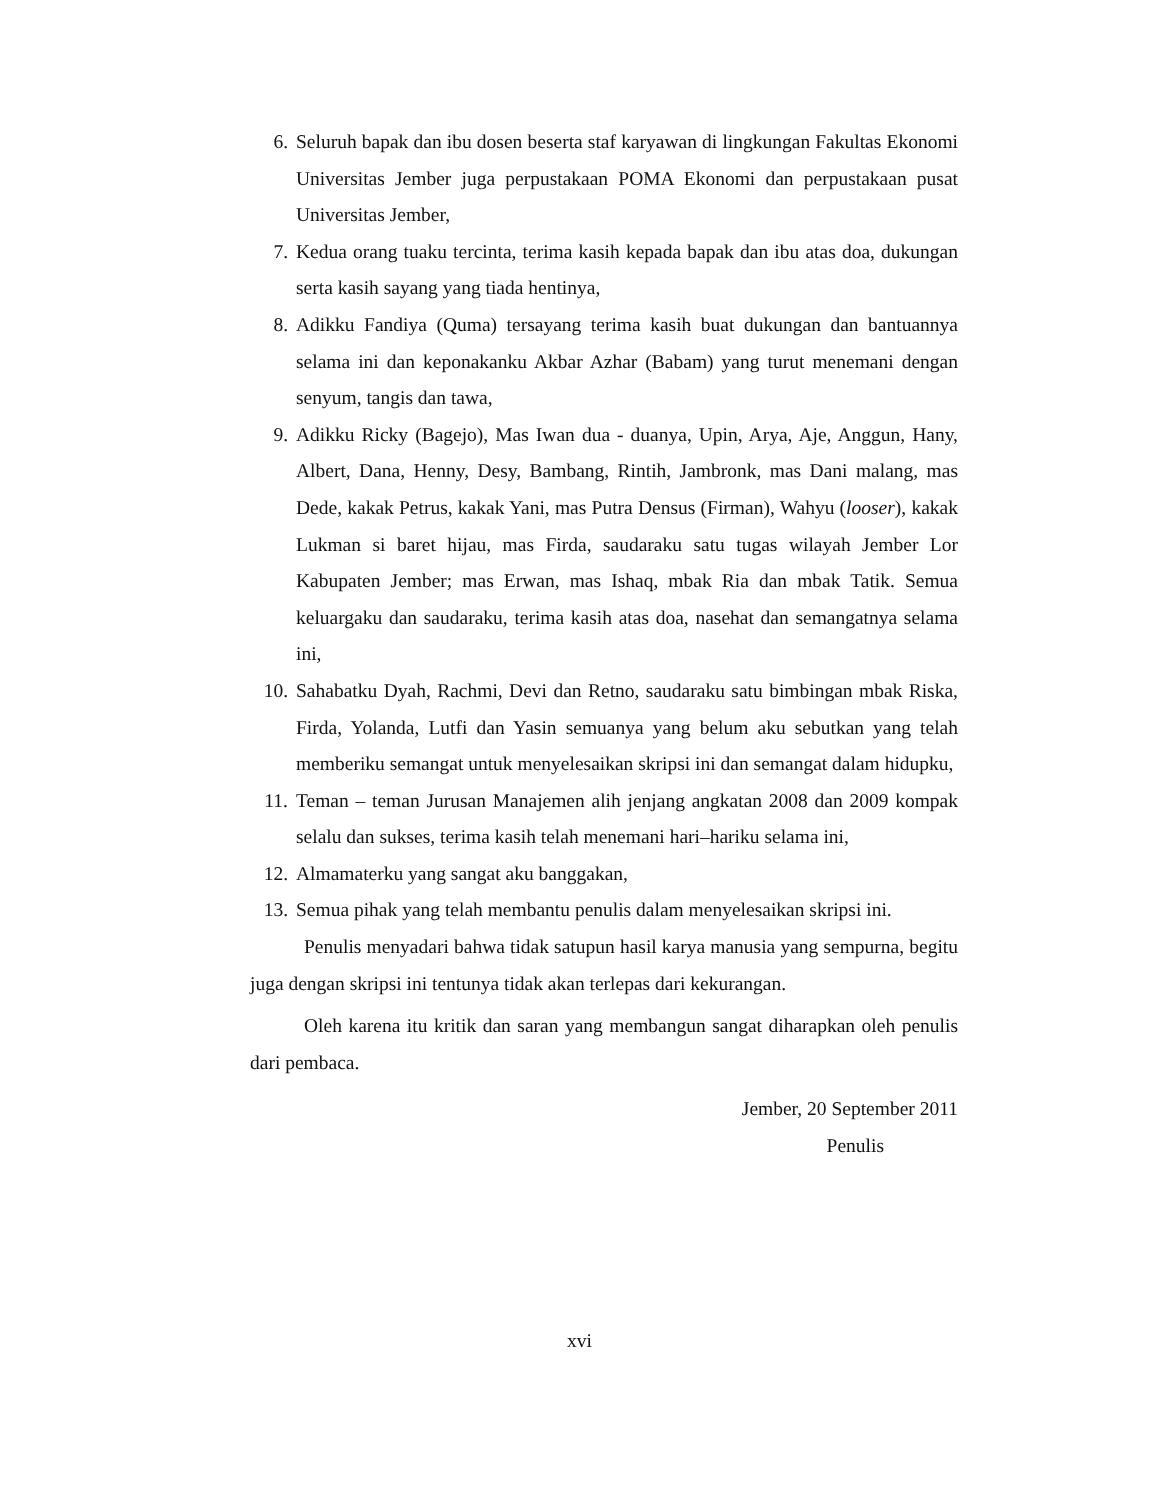6. Seluruh bapak dan ibu dosen beserta staf karyawan di lingkungan Fakultas Ekonomi Universitas Jember juga perpustakaan POMA Ekonomi dan perpustakaan pusat Universitas Jember,
7. Kedua orang tuaku tercinta, terima kasih kepada bapak dan ibu atas doa, dukungan serta kasih sayang yang tiada hentinya,
8. Adikku Fandiya (Quma) tersayang terima kasih buat dukungan dan bantuannya selama ini dan keponakanku Akbar Azhar (Babam) yang turut menemani dengan senyum, tangis dan tawa,
9. Adikku Ricky (Bagejo), Mas Iwan dua - duanya, Upin, Arya, Aje, Anggun, Hany, Albert, Dana, Henny, Desy, Bambang, Rintih, Jambronk, mas Dani malang, mas Dede, kakak Petrus, kakak Yani, mas Putra Densus (Firman), Wahyu (looser), kakak Lukman si baret hijau, mas Firda, saudaraku satu tugas wilayah Jember Lor Kabupaten Jember; mas Erwan, mas Ishaq, mbak Ria dan mbak Tatik. Semua keluargaku dan saudaraku, terima kasih atas doa, nasehat dan semangatnya selama ini,
10. Sahabatku Dyah, Rachmi, Devi dan Retno, saudaraku satu bimbingan mbak Riska, Firda, Yolanda, Lutfi dan Yasin semuanya yang belum aku sebutkan yang telah memberiku semangat untuk menyelesaikan skripsi ini dan semangat dalam hidupku,
11. Teman – teman Jurusan Manajemen alih jenjang angkatan 2008 dan 2009 kompak selalu dan sukses, terima kasih telah menemani hari–hariku selama ini,
12. Almamaterku yang sangat aku banggakan,
13. Semua pihak yang telah membantu penulis dalam menyelesaikan skripsi ini.
Penulis menyadari bahwa tidak satupun hasil karya manusia yang sempurna, begitu juga dengan skripsi ini tentunya tidak akan terlepas dari kekurangan.
Oleh karena itu kritik dan saran yang membangun sangat diharapkan oleh penulis dari pembaca.
Jember, 20 September 2011
Penulis
xvi